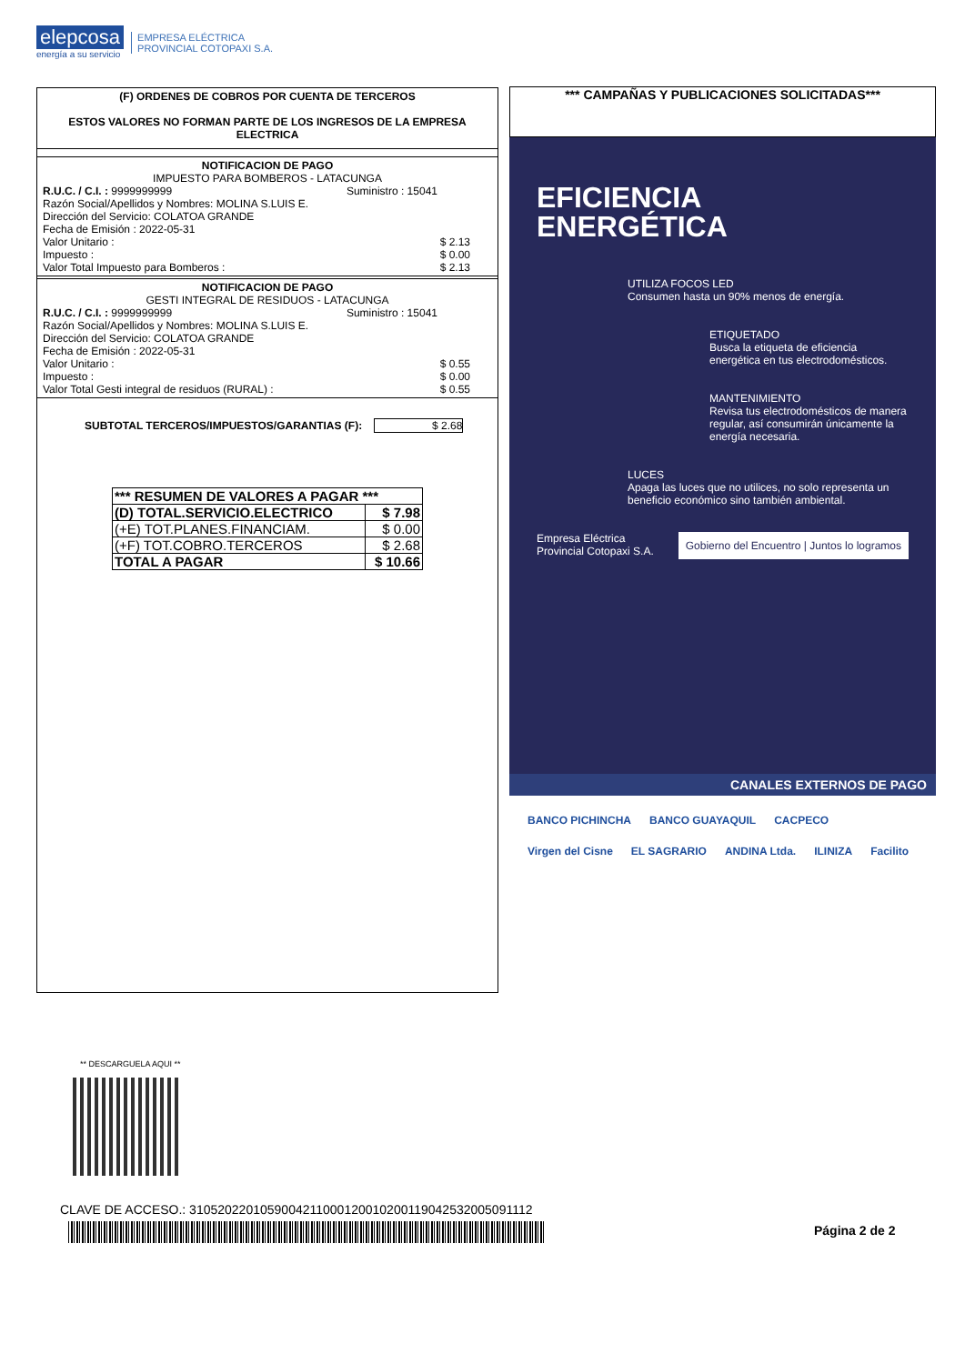elepcosa
energía a su servicio
EMPRESA ELÉCTRICA
PROVINCIAL COTOPAXI S.A.
(F) ORDENES DE COBROS POR CUENTA DE TERCEROS
ESTOS VALORES NO FORMAN PARTE DE LOS INGRESOS DE LA EMPRESA ELECTRICA
NOTIFICACION DE PAGO
IMPUESTO PARA BOMBEROS - LATACUNGA
R.U.C. / C.I. : 9999999999 Suministro : 15041
Razón Social/Apellidos y Nombres: MOLINA S.LUIS E.
Dirección del Servicio: COLATOA GRANDE
Fecha de Emisión : 2022-05-31
Valor Unitario : $ 2.13
Impuesto : $ 0.00
Valor Total Impuesto para Bomberos : $ 2.13
NOTIFICACION DE PAGO
GESTI INTEGRAL DE RESIDUOS - LATACUNGA
R.U.C. / C.I. : 9999999999 Suministro : 15041
Razón Social/Apellidos y Nombres: MOLINA S.LUIS E.
Dirección del Servicio: COLATOA GRANDE
Fecha de Emisión : 2022-05-31
Valor Unitario : $ 0.55
Impuesto : $ 0.00
Valor Total Gesti integral de residuos (RURAL) : $ 0.55
SUBTOTAL TERCEROS/IMPUESTOS/GARANTIAS (F): $ 2.68
| *** RESUMEN DE VALORES A PAGAR *** | |
| (D) TOTAL.SERVICIO.ELECTRICO | $ 7.98 |
| (+E) TOT.PLANES.FINANCIAM. | $ 0.00 |
| (+F) TOT.COBRO.TERCEROS | $ 2.68 |
| TOTAL A PAGAR | $ 10.66 |
*** CAMPAÑAS Y PUBLICACIONES SOLICITADAS***
EFICIENCIA
ENERGÉTICA
UTILIZA FOCOS LED
Consumen hasta un 90% menos de energía.
ETIQUETADO
Busca la etiqueta de eficiencia energética en tus electrodomésticos.
MANTENIMIENTO
Revisa tus electrodomésticos de manera regular, así consumirán únicamente la energía necesaria.
LUCES
Apaga las luces que no utilices, no solo representa un beneficio económico sino también ambiental.
Empresa Eléctrica
Provincial Cotopaxi S.A. Gobierno del Encuentro | Juntos lo logramos
CANALES EXTERNOS DE PAGO
BANCO PICHINCHA BANCO GUAYAQUIL CACPECO Virgen del Cisne EL SAGRARIO ANDINA Ltda. ILINIZA Facilito
** DESCARGUELA AQUI **
CLAVE DE ACCESO.: 3105202201059004211000120010200119042532005091112
Página 2 de 2